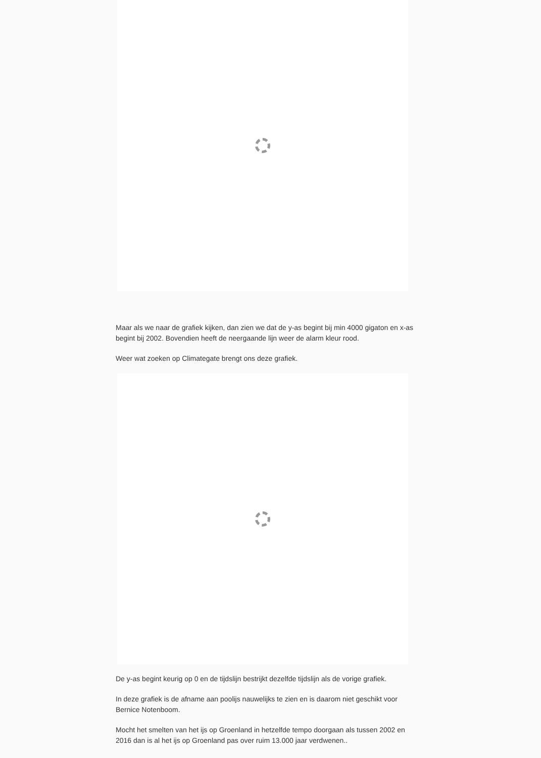Maar als we naar de grafiek kijken, dan zien we dat de y-as begint bij min 4000 gigaton en x-as begint bij 2002. Bovendien heeft de neergaande lijn weer de alarm kleur rood.
Weer wat zoeken op Climategate brengt ons deze grafiek.
De y-as begint keurig op 0 en de tijdslijn bestrijkt dezelfde tijdslijn als de vorige grafiek.
In deze grafiek is de afname aan poolijs nauwelijks te zien en is daarom niet geschikt voor Bernice Notenboom.
Mocht het smelten van het ijs op Groenland in hetzelfde tempo doorgaan als tussen 2002 en 2016 dan is al het ijs op Groenland pas over ruim 13.000 jaar verdwenen..